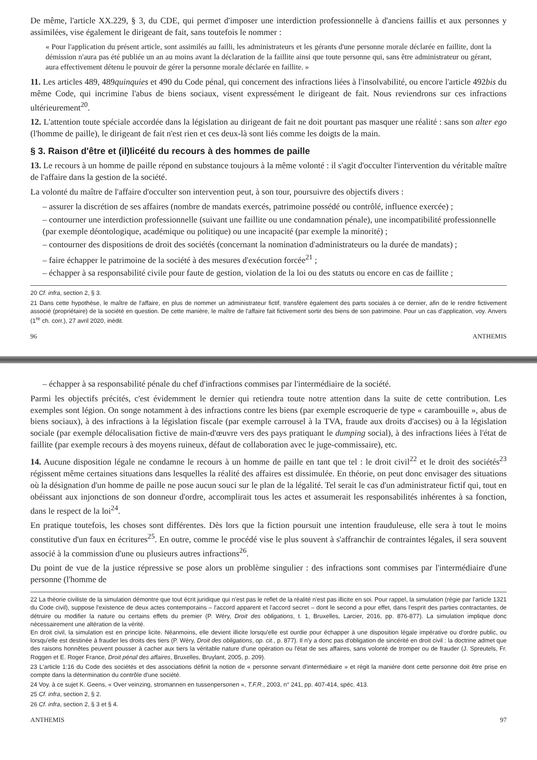De même, l'article XX.229, § 3, du CDE, qui permet d'imposer une interdiction professionnelle à d'anciens faillis et aux personnes y assimilées, vise également le dirigeant de fait, sans toutefois le nommer :
« Pour l'application du présent article, sont assimilés au failli, les administrateurs et les gérants d'une personne morale déclarée en faillite, dont la démission n'aura pas été publiée un an au moins avant la déclaration de la faillite ainsi que toute personne qui, sans être administrateur ou gérant, aura effectivement détenu le pouvoir de gérer la personne morale déclarée en faillite. »
11. Les articles 489, 489quinquies et 490 du Code pénal, qui concernent des infractions liées à l'insolvabilité, ou encore l'article 492bis du même Code, qui incrimine l'abus de biens sociaux, visent expressément le dirigeant de fait. Nous reviendrons sur ces infractions ultérieurement<sup>20</sup>.
12. L'attention toute spéciale accordée dans la législation au dirigeant de fait ne doit pourtant pas masquer une réalité : sans son alter ego (l'homme de paille), le dirigeant de fait n'est rien et ces deux-là sont liés comme les doigts de la main.
§ 3. Raison d'être et (il)licéité du recours à des hommes de paille
13. Le recours à un homme de paille répond en substance toujours à la même volonté : il s'agit d'occulter l'intervention du véritable maître de l'affaire dans la gestion de la société.
La volonté du maître de l'affaire d'occulter son intervention peut, à son tour, poursuivre des objectifs divers :
– assurer la discrétion de ses affaires (nombre de mandats exercés, patrimoine possédé ou contrôlé, influence exercée) ;
– contourner une interdiction professionnelle (suivant une faillite ou une condamnation pénale), une incompatibilité professionnelle (par exemple déontologique, académique ou politique) ou une incapacité (par exemple la minorité) ;
– contourner des dispositions de droit des sociétés (concernant la nomination d'administrateurs ou la durée de mandats) ;
– faire échapper le patrimoine de la société à des mesures d'exécution forcée<sup>21</sup> ;
– échapper à sa responsabilité civile pour faute de gestion, violation de la loi ou des statuts ou encore en cas de faillite ;
20 Cf. infra, section 2, § 3.
21 Dans cette hypothèse, le maître de l'affaire, en plus de nommer un administrateur fictif, transfère également des parts sociales à ce dernier, afin de le rendre fictivement associé (propriétaire) de la société en question. De cette manière, le maître de l'affaire fait fictivement sortir des biens de son patrimoine. Pour un cas d'application, voy. Anvers (1<sup>re</sup> ch. corr.), 27 avril 2020, inédit.
96 ANTHEMIS
– échapper à sa responsabilité pénale du chef d'infractions commises par l'intermédiaire de la société.
Parmi les objectifs précités, c'est évidemment le dernier qui retiendra toute notre attention dans la suite de cette contribution. Les exemples sont légion. On songe notamment à des infractions contre les biens (par exemple escroquerie de type « carambouille », abus de biens sociaux), à des infractions à la législation fiscale (par exemple carrousel à la TVA, fraude aux droits d'accises) ou à la législation sociale (par exemple délocalisation fictive de main-d'œuvre vers des pays pratiquant le dumping social), à des infractions liées à l'état de faillite (par exemple recours à des moyens ruineux, défaut de collaboration avec le juge-commissaire), etc.
14. Aucune disposition légale ne condamne le recours à un homme de paille en tant que tel : le droit civil<sup>22</sup> et le droit des sociétés<sup>23</sup> régissent même certaines situations dans lesquelles la réalité des affaires est dissimulée. En théorie, on peut donc envisager des situations où la désignation d'un homme de paille ne pose aucun souci sur le plan de la légalité. Tel serait le cas d'un administrateur fictif qui, tout en obéissant aux injonctions de son donneur d'ordre, accomplirait tous les actes et assumerait les responsabilités inhérentes à sa fonction, dans le respect de la loi<sup>24</sup>.
En pratique toutefois, les choses sont différentes. Dès lors que la fiction poursuit une intention frauduleuse, elle sera à tout le moins constitutive d'un faux en écritures<sup>25</sup>. En outre, comme le procédé vise le plus souvent à s'affranchir de contraintes légales, il sera souvent associé à la commission d'une ou plusieurs autres infractions<sup>26</sup>.
Du point de vue de la justice répressive se pose alors un problème singulier : des infractions sont commises par l'intermédiaire d'une personne (l'homme de
22 La théorie civiliste de la simulation démontre que tout écrit juridique qui n'est pas le reflet de la réalité n'est pas illicite en soi. Pour rappel, la simulation (régie par l'article 1321 du Code civil), suppose l'existence de deux actes contemporains – l'accord apparent et l'accord secret – dont le second a pour effet, dans l'esprit des parties contractantes, de détruire ou modifier la nature ou certains effets du premier (P. Wéry, Droit des obligations, t. 1, Bruxelles, Larcier, 2016, pp. 876-877). La simulation implique donc nécessairement une altération de la vérité.
En droit civil, la simulation est en principe licite. Néanmoins, elle devient illicite lorsqu'elle est ourdie pour échapper à une disposition légale impérative ou d'ordre public, ou lorsqu'elle est destinée à frauder les droits des tiers (P. Wéry, Droit des obligations, op. cit., p. 877). Il n'y a donc pas d'obligation de sincérité en droit civil : la doctrine admet que des raisons honnêtes peuvent pousser à cacher aux tiers la véritable nature d'une opération ou l'état de ses affaires, sans volonté de tromper ou de frauder (J. Spreutels, Fr. Roggen et E. Roger France, Droit pénal des affaires, Bruxelles, Bruylant, 2005, p. 209).
23 L'article 1:16 du Code des sociétés et des associations définit la notion de « personne servant d'intermédiaire » et régit la manière dont cette personne doit être prise en compte dans la détermination du contrôle d'une société.
24 Voy. à ce sujet K. Geens, « Over veinzing, stromannen en tussenpersonen », T.F.R., 2003, n° 241, pp. 407-414, spéc. 413.
25 Cf. infra, section 2, § 2.
26 Cf. infra, section 2, § 3 et § 4.
ANTHEMIS 97